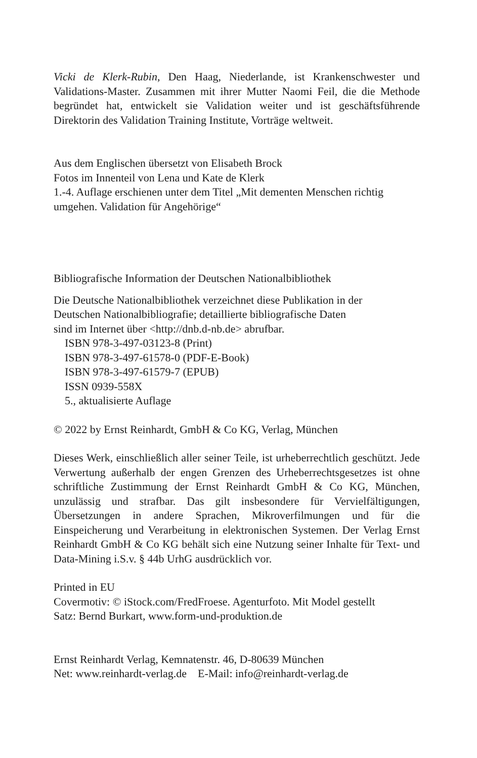Vicki de Klerk-Rubin, Den Haag, Niederlande, ist Krankenschwester und Validations-Master. Zusammen mit ihrer Mutter Naomi Feil, die die Methode begründet hat, entwickelt sie Validation weiter und ist geschäftsführende Direktorin des Validation Training Institute, Vorträge weltweit.
Aus dem Englischen übersetzt von Elisabeth Brock
Fotos im Innenteil von Lena und Kate de Klerk
1.-4. Auflage erschienen unter dem Titel „Mit dementen Menschen richtig umgehen. Validation für Angehörige“
Bibliografische Information der Deutschen Nationalbibliothek
Die Deutsche Nationalbibliothek verzeichnet diese Publikation in der
Deutschen Nationalbibliografie; detaillierte bibliografische Daten
sind im Internet über <http://dnb.d-nb.de> abrufbar.
ISBN 978-3-497-03123-8 (Print)
ISBN 978-3-497-61578-0 (PDF-E-Book)
ISBN 978-3-497-61579-7 (EPUB)
ISSN 0939-558X
5., aktualisierte Auflage
© 2022 by Ernst Reinhardt, GmbH & Co KG, Verlag, München
Dieses Werk, einschließlich aller seiner Teile, ist urheberrechtlich geschützt. Jede Verwertung außerhalb der engen Grenzen des Urheberrechtsgesetzes ist ohne schriftliche Zustimmung der Ernst Reinhardt GmbH & Co KG, München, unzulässig und strafbar. Das gilt insbesondere für Vervielfältigungen, Übersetzungen in andere Sprachen, Mikroverfilmungen und für die Einspeicherung und Verarbeitung in elektronischen Systemen. Der Verlag Ernst Reinhardt GmbH & Co KG behält sich eine Nutzung seiner Inhalte für Text- und Data-Mining i.S.v. § 44b UrhG ausdrücklich vor.
Printed in EU
Covermotiv: © iStock.com/FredFroese. Agenturfoto. Mit Model gestellt
Satz: Bernd Burkart, www.form-und-produktion.de
Ernst Reinhardt Verlag, Kemnatenstr. 46, D-80639 München
Net: www.reinhardt-verlag.de E-Mail: info@reinhardt-verlag.de